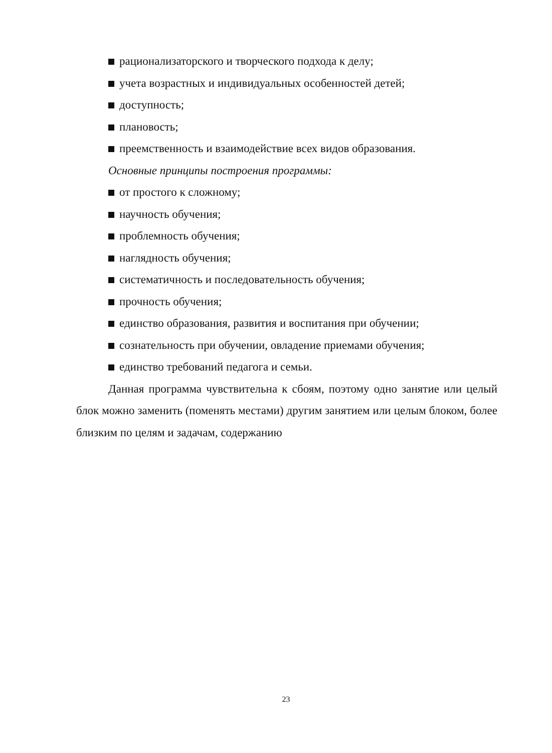рационализаторского и творческого подхода к делу;
учета возрастных и индивидуальных особенностей детей;
доступность;
плановость;
преемственность и взаимодействие всех видов образования.
Основные принципы построения программы:
от простого к сложному;
научность обучения;
проблемность обучения;
наглядность обучения;
систематичность и последовательность обучения;
прочность обучения;
единство образования, развития и воспитания при обучении;
сознательность при обучении, овладение приемами обучения;
единство требований педагога и семьи.
Данная программа чувствительна к сбоям, поэтому одно занятие или целый блок можно заменить (поменять местами) другим занятием или целым блоком, более близким по целям и задачам, содержанию
23